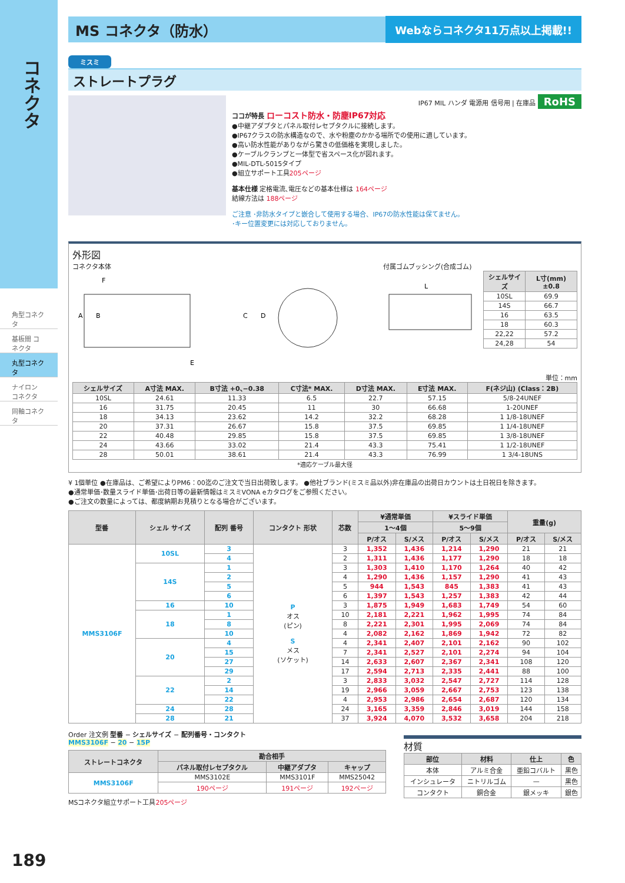コネクタ
角型コネクタ
基板間 コネクタ
丸型コネクタ
ナイロン コネクタ
同軸コネクタ
MS コネクタ（防水） Webならコネクタ11万点以上掲載!!
ミスミ
ストレートプラグ
IP67 MIL ハンダ 電源用 信号用 | 在庫品 RoHS
ココが特長 ローコスト防水・防塵IP67対応
●中継アダプタとパネル取付レセプタクルに接続します。
●IP67クラスの防水構造なので、水や粉塵のかかる場所での使用に適しています。
●高い防水性能がありながら驚きの低価格を実現しました。
●ケーブルクランプと一体型で省スペース化が図れます。
●MIL-DTL-5015タイプ
●組立サポート工具205ページ
基本仕様 定格電流､電圧などの基本仕様は 164ページ
結線方法は 188ページ
ご注意 ･非防水タイプと嵌合して使用する場合、IP67の防水性能は保てません。
･キー位置変更には対応しておりません。
外形図
コネクタ本体
A
B
C
D
E
F
付属ゴムブッシング(合成ゴム)
L
| シェルサイズ | L寸(mm) ±0.8 |
| --- | --- |
| 10SL | 69.9 |
| 14S | 66.7 |
| 16 | 63.5 |
| 18 | 60.3 |
| 22,22 | 57.2 |
| 24,28 | 54 |
単位：mm
| シェルサイズ | A寸法 MAX. | B寸法 +0､−0.38 | C寸法* MAX. | D寸法 MAX. | E寸法 MAX. | F(ネジ山) (Class：2B) |
| --- | --- | --- | --- | --- | --- | --- |
| 10SL | 24.61 | 11.33 | 6.5 | 22.7 | 57.15 | 5/8-24UNEF |
| 16 | 31.75 | 20.45 | 11 | 30 | 66.68 | 1-20UNEF |
| 18 | 34.13 | 23.62 | 14.2 | 32.2 | 68.28 | 1 1/8-18UNEF |
| 20 | 37.31 | 26.67 | 15.8 | 37.5 | 69.85 | 1 1/4-18UNEF |
| 22 | 40.48 | 29.85 | 15.8 | 37.5 | 69.85 | 1 3/8-18UNEF |
| 24 | 43.66 | 33.02 | 21.4 | 43.3 | 75.41 | 1 1/2-18UNEF |
| 28 | 50.01 | 38.61 | 21.4 | 43.3 | 76.99 | 1 3/4-18UNS |
*適応ケーブル最大径
¥ 1個単位 ●在庫品は、ご希望によりPM6：00迄のご注文で当日出荷致します。 ●他社ブランド(ミスミ品以外)非在庫品の出荷日カウントは土日祝日を除きます。
●通常単価･数量スライド単価･出荷日等の最新情報はミスミVONA eカタログをご参照ください。
●ご注文の数量によっては、都度納期お見積りとなる場合がございます。
| 型番 | シェル サイズ | 配列 番号 | コンタクト 形状 | 芯数 | ¥通常単価 | | ¥スライド単価 | | 重量(g) | |
| --- | --- | --- | --- | --- | --- | --- | --- | --- | --- | --- |
| | | | | | 1～4個 | | 5～9個 | | | |
| | | | | | P/オス | S/メス | P/オス | S/メス | P/オス | S/メス |
| MMS3106F | 10SL | 3 | P オス (ピン) S メス (ソケット) | 3 | 1,352 | 1,436 | 1,214 | 1,290 | 21 | 21 |
| | | 4 | | 2 | 1,311 | 1,436 | 1,177 | 1,290 | 18 | 18 |
| | 14S | 1 | | 3 | 1,303 | 1,410 | 1,170 | 1,264 | 40 | 42 |
| | | 2 | | 4 | 1,290 | 1,436 | 1,157 | 1,290 | 41 | 43 |
| | | 5 | | 5 | 944 | 1,543 | 845 | 1,383 | 41 | 43 |
| | | 6 | | 6 | 1,397 | 1,543 | 1,257 | 1,383 | 42 | 44 |
| | 16 | 10 | | 3 | 1,875 | 1,949 | 1,683 | 1,749 | 54 | 60 |
| | 18 | 1 | | 10 | 2,181 | 2,221 | 1,962 | 1,995 | 74 | 84 |
| | | 8 | | 8 | 2,221 | 2,301 | 1,995 | 2,069 | 74 | 84 |
| | | 10 | | 4 | 2,082 | 2,162 | 1,869 | 1,942 | 72 | 82 |
| | 20 | 4 | | 4 | 2,341 | 2,407 | 2,101 | 2,162 | 90 | 102 |
| | | 15 | | 7 | 2,341 | 2,527 | 2,101 | 2,274 | 94 | 104 |
| | | 27 | | 14 | 2,633 | 2,607 | 2,367 | 2,341 | 108 | 120 |
| | | 29 | | 17 | 2,594 | 2,713 | 2,335 | 2,441 | 88 | 100 |
| | 22 | 2 | | 3 | 2,833 | 3,032 | 2,547 | 2,727 | 114 | 128 |
| | | 14 | | 19 | 2,966 | 3,059 | 2,667 | 2,753 | 123 | 138 |
| | | 22 | | 4 | 2,953 | 2,986 | 2,654 | 2,687 | 120 | 134 |
| | 24 | 28 | | 24 | 3,165 | 3,359 | 2,846 | 3,019 | 144 | 158 |
| | 28 | 21 | | 37 | 3,924 | 4,070 | 3,532 | 3,658 | 204 | 218 |
Order 注文例 型番 − シェルサイズ − 配列番号・コンタクト
MMS3106F − 20 − 15P
| ストレートコネクタ | 勘合相手 | | |
| --- | --- | --- | --- |
| | パネル取付レセプタクル | 中継アダプタ | キャップ |
| MMS3106F | MMS3102E | MMS3101F | MMS25042 |
| | 190ページ | 191ページ | 192ページ |
MSコネクタ組立サポート工具205ページ
材質
| 部位 | 材料 | 仕上 | 色 |
| --- | --- | --- | --- |
| 本体 | アルミ合金 | 亜鉛コバルト | 黒色 |
| インシュレータ | ニトリルゴム | — | 黒色 |
| コンタクト | 銅合金 | 銀メッキ | 銀色 |
189